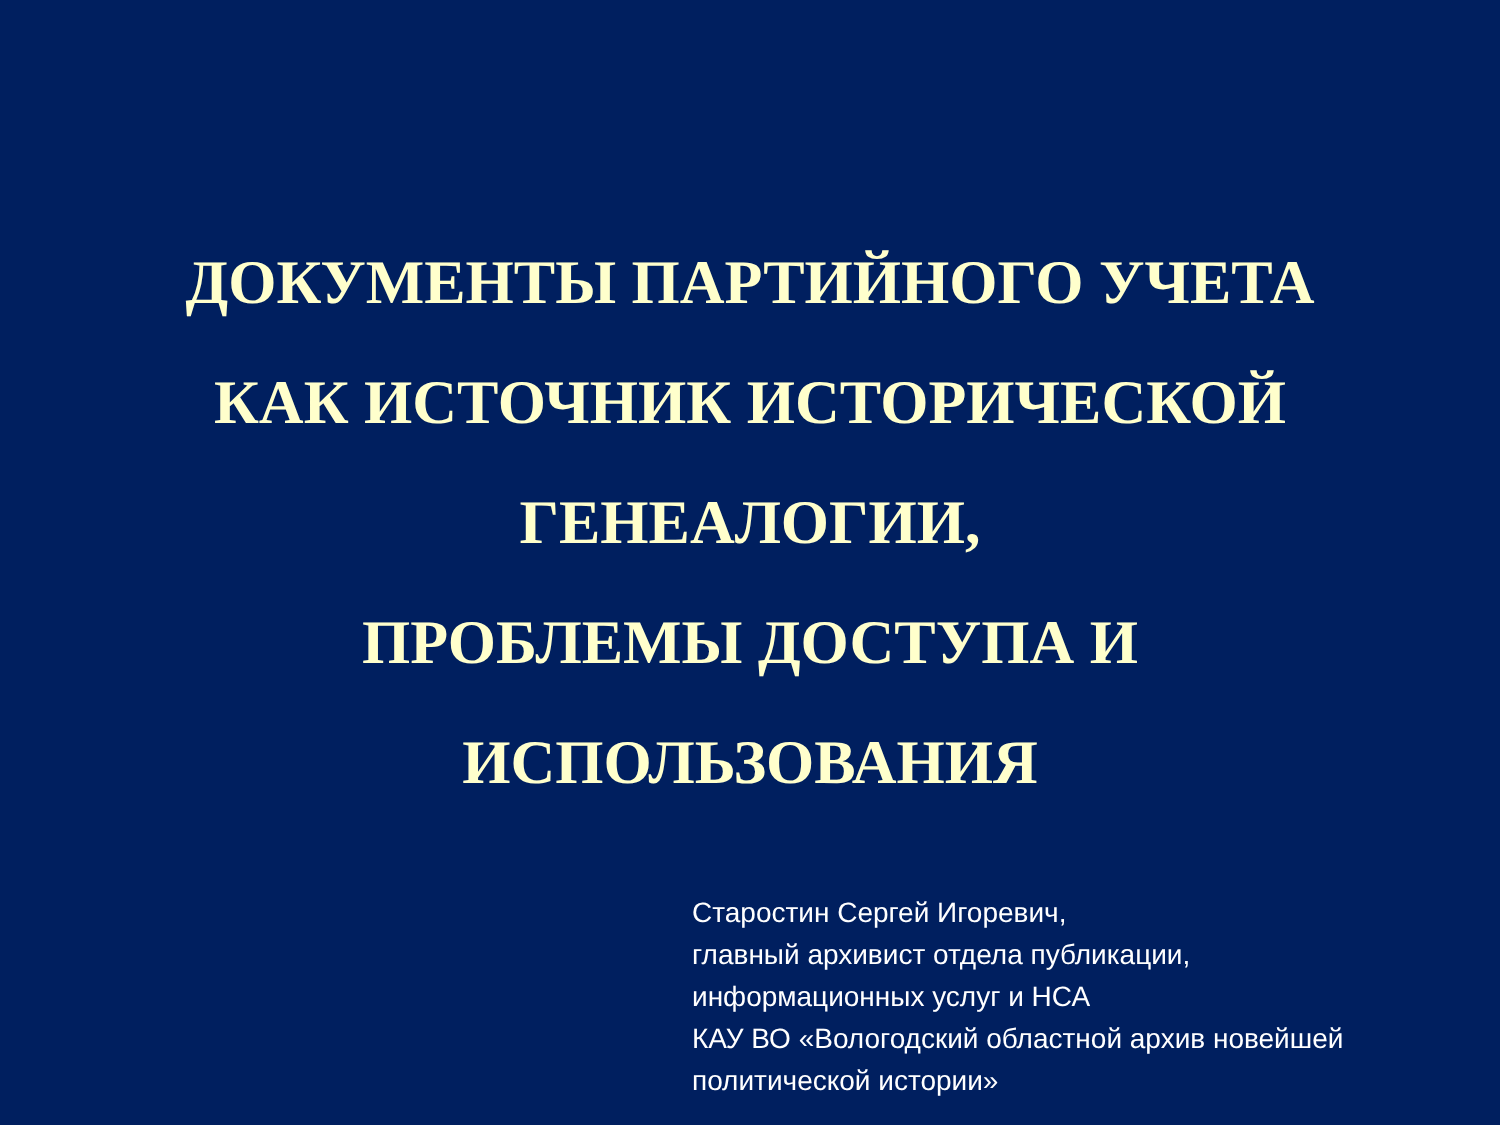ДОКУМЕНТЫ ПАРТИЙНОГО УЧЕТА
КАК ИСТОЧНИК ИСТОРИЧЕСКОЙ
ГЕНЕАЛОГИИ,
ПРОБЛЕМЫ ДОСТУПА И
ИСПОЛЬЗОВАНИЯ
Старостин Сергей Игоревич,
главный архивист отдела публикации,
информационных услуг и НСА
КАУ ВО «Вологодский областной архив новейшей
политической истории»